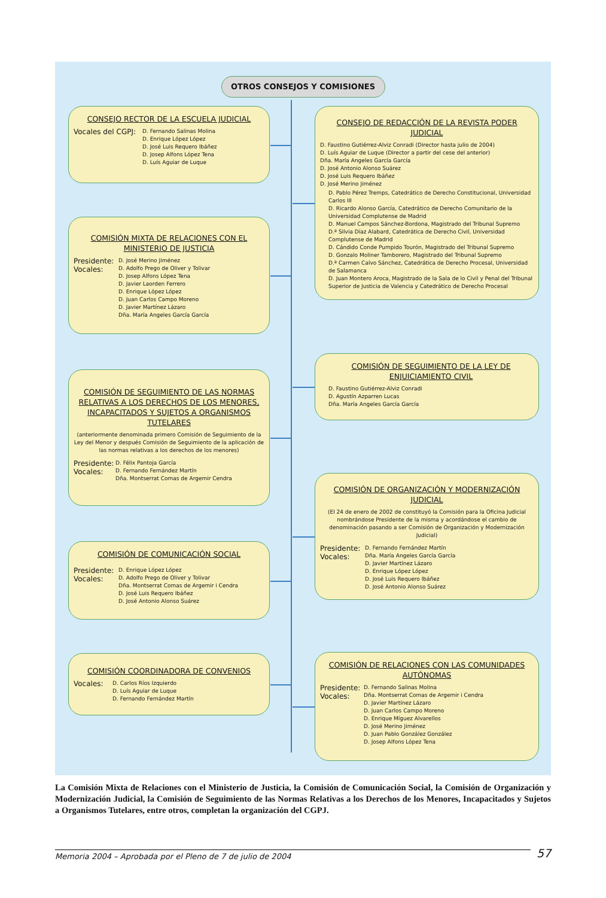OTROS CONSEJOS Y COMISIONES
CONSEJO RECTOR DE LA ESCUELA JUDICIAL
Vocales del CGPJ:
D. Fernando Salinas Molina
D. Enrique López López
D. José Luis Requero Ibáñez
D. Josep Alfons López Tena
D. Luís Aguiar de Luque
COMISIÓN MIXTA DE RELACIONES CON EL MINISTERIO DE JUSTICIA
Presidente:
Vocales:
D. José Merino Jiménez
D. Adolfo Prego de Oliver y Tolivar
D. Josep Alfons López Tena
D. Javier Laorden Ferrero
D. Enrique López López
D. Juan Carlos Campo Moreno
D. Javier Martínez Lázaro
Dña. María Angeles García García
COMISIÓN DE SEGUIMIENTO DE LAS NORMAS RELATIVAS A LOS DERECHOS DE LOS MENORES, INCAPACITADOS Y SUJETOS A ORGANISMOS TUTELARES
(anteriormente denominada primero Comisión de Seguimiento de la Ley del Menor y después Comisión de Seguimiento de la aplicación de las normas relativas a los derechos de los menores)
Presidente:
Vocales:
D. Félix Pantoja García
D. Fernando Fernández Martín
Dña. Montserrat Comas de Argemir Cendra
COMISIÓN DE COMUNICACIÓN SOCIAL
Presidente:
Vocales:
D. Enrique López López
D. Adolfo Prego de Oliver y Tolivar
Dña. Montserrat Comas de Argemir i Cendra
D. José Luis Requero Ibáñez
D. José Antonio Alonso Suárez
COMISIÓN COORDINADORA DE CONVENIOS
Vocales:
D. Carlos Ríos Izquierdo
D. Luís Aguiar de Luque
D. Fernando Fernández Martín
CONSEJO DE REDACCIÓN DE LA REVISTA PODER JUDICIAL
D. Faustino Gutiérrez-Alviz Conradi (Director hasta julio de 2004)
D. Luís Aguiar de Luque (Director a partir del cese del anterior)
Dña. María Angeles García García
D. José Antonio Alonso Suárez
D. José Luis Requero Ibáñez
D. José Merino Jiménez
D. Pablo Pérez Tremps, Catedrático de Derecho Constitucional, Universidad Carlos III
D. Ricardo Alonso García, Catedrático de Derecho Comunitario de la Universidad Complutense de Madrid
D. Manuel Campos Sánchez-Bordona, Magistrado del Tribunal Supremo
D.ª Silvia Díaz Alabard, Catedrática de Derecho Civil, Universidad Complutense de Madrid
D. Cándido Conde Pumpido Tourón, Magistrado del Tribunal Supremo
D. Gonzalo Moliner Tamborero, Magistrado del Tribunal Supremo
D.ª Carmen Calvo Sánchez, Catedrática de Derecho Procesal, Universidad de Salamanca
D. Juan Montero Aroca, Magistrado de la Sala de lo Civil y Penal del Tribunal Superior de Justicia de Valencia y Catedrático de Derecho Procesal
COMISIÓN DE SEGUIMIENTO DE LA LEY DE ENJUICIAMIENTO CIVIL
D. Faustino Gutiérrez-Alviz Conradi
D. Agustín Azparren Lucas
Dña. María Angeles García García
COMISIÓN DE ORGANIZACIÓN Y MODERNIZACIÓN JUDICIAL
(El 24 de enero de 2002 de constituyó la Comisión para la Oficina Judicial nombrándose Presidente de la misma y acordándose el cambio de denominación pasando a ser Comisión de Organización y Modernización Judicial)
Presidente:
Vocales:
D. Fernando Fernández Martín
Dña. María Angeles García García
D. Javier Martínez Lázaro
D. Enrique López López
D. José Luis Requero Ibáñez
D. José Antonio Alonso Suárez
COMISIÓN DE RELACIONES CON LAS COMUNIDADES AUTÓNOMAS
Presidente:
Vocales:
D. Fernando Salinas Molina
Dña. Montserrat Comas de Argemir i Cendra
D. Javier Martínez Lázaro
D. Juan Carlos Campo Moreno
D. Enrique Míguez Alvarellos
D. José Merino Jiménez
D. Juan Pablo González González
D. Josep Alfons López Tena
La Comisión Mixta de Relaciones con el Ministerio de Justicia, la Comisión de Comunicación Social, la Comisión de Organización y Modernización Judicial, la Comisión de Seguimiento de las Normas Relativas a los Derechos de los Menores, Incapacitados y Sujetos a Organismos Tutelares, entre otros, completan la organización del CGPJ.
Memoria 2004 – Aprobada por el Pleno de 7 de julio de 2004
57